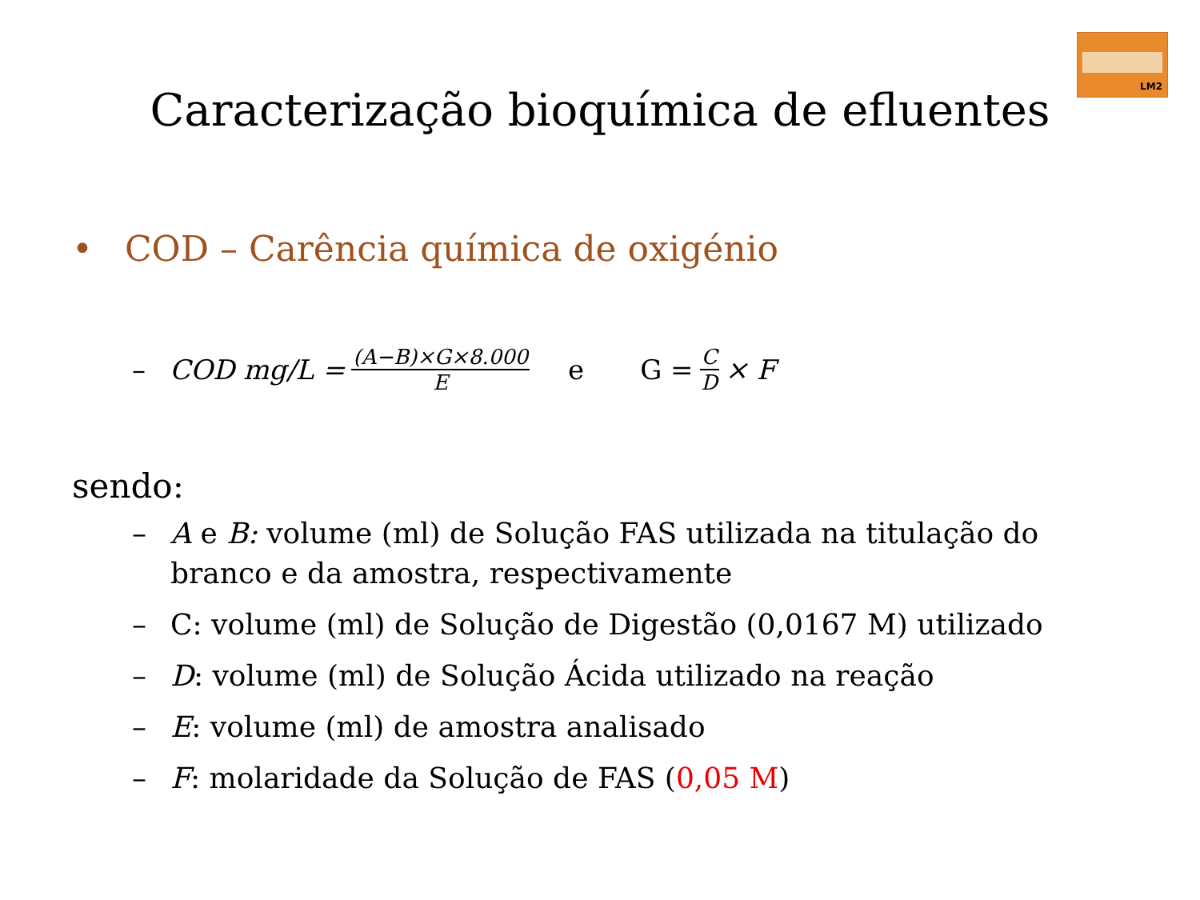LM2
Caracterização bioquímica de efluentes
• COD – Carência química de oxigénio
– COD mg/L = (A−B)×G×8.000 E e G = C D × F
sendo:
– A e B: volume (ml) de Solução FAS utilizada na titulação do branco e da amostra, respectivamente
– C: volume (ml) de Solução de Digestão (0,0167 M) utilizado
– D: volume (ml) de Solução Ácida utilizado na reação
– E: volume (ml) de amostra analisado
– F: molaridade da Solução de FAS (0,05 M)